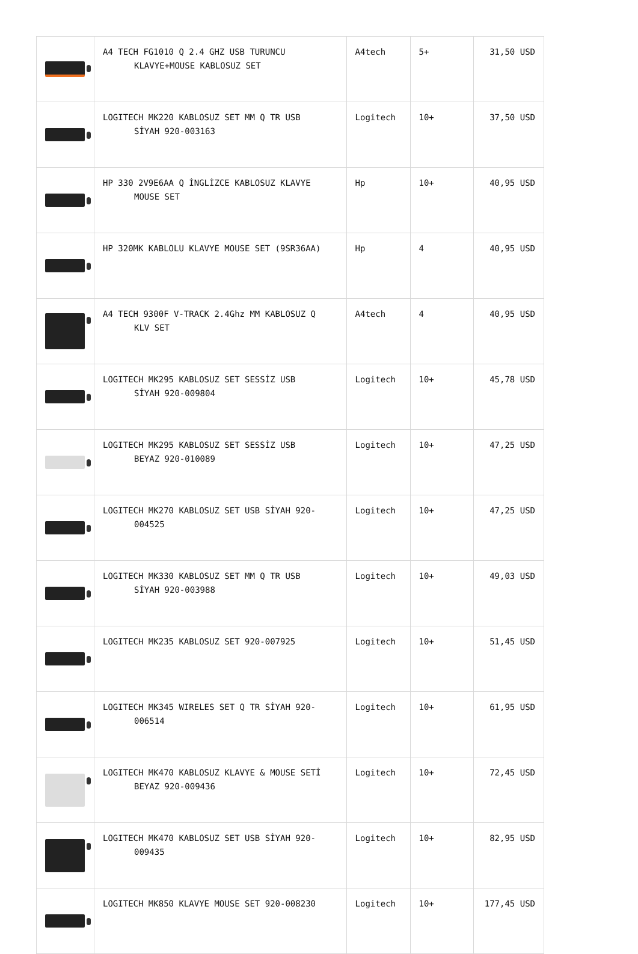| | A4 TECH FG1010 Q 2.4 GHZ USB TURUNCU KLAVYE+MOUSE KABLOSUZ SET | A4tech | 5+ | 31,50 USD |
| | LOGITECH MK220 KABLOSUZ SET MM Q TR USB SİYAH 920-003163 | Logitech | 10+ | 37,50 USD |
| | HP 330 2V9E6AA Q İNGLİZCE KABLOSUZ KLAVYE MOUSE SET | Hp | 10+ | 40,95 USD |
| | HP 320MK KABLOLU KLAVYE MOUSE SET (9SR36AA) | Hp | 4 | 40,95 USD |
| | A4 TECH 9300F V-TRACK 2.4Ghz MM KABLOSUZ Q KLV SET | A4tech | 4 | 40,95 USD |
| | LOGITECH MK295 KABLOSUZ SET SESSİZ USB SİYAH 920-009804 | Logitech | 10+ | 45,78 USD |
| | LOGITECH MK295 KABLOSUZ SET SESSİZ USB BEYAZ 920-010089 | Logitech | 10+ | 47,25 USD |
| | LOGITECH MK270 KABLOSUZ SET USB SİYAH 920- 004525 | Logitech | 10+ | 47,25 USD |
| | LOGITECH MK330 KABLOSUZ SET MM Q TR USB SİYAH 920-003988 | Logitech | 10+ | 49,03 USD |
| | LOGITECH MK235 KABLOSUZ SET 920-007925 | Logitech | 10+ | 51,45 USD |
| | LOGITECH MK345 WIRELES SET Q TR SİYAH 920- 006514 | Logitech | 10+ | 61,95 USD |
| | LOGITECH MK470 KABLOSUZ KLAVYE & MOUSE SETİ BEYAZ 920-009436 | Logitech | 10+ | 72,45 USD |
| | LOGITECH MK470 KABLOSUZ SET USB SİYAH 920- 009435 | Logitech | 10+ | 82,95 USD |
| | LOGITECH MK850 KLAVYE MOUSE SET 920-008230 | Logitech | 10+ | 177,45 USD |